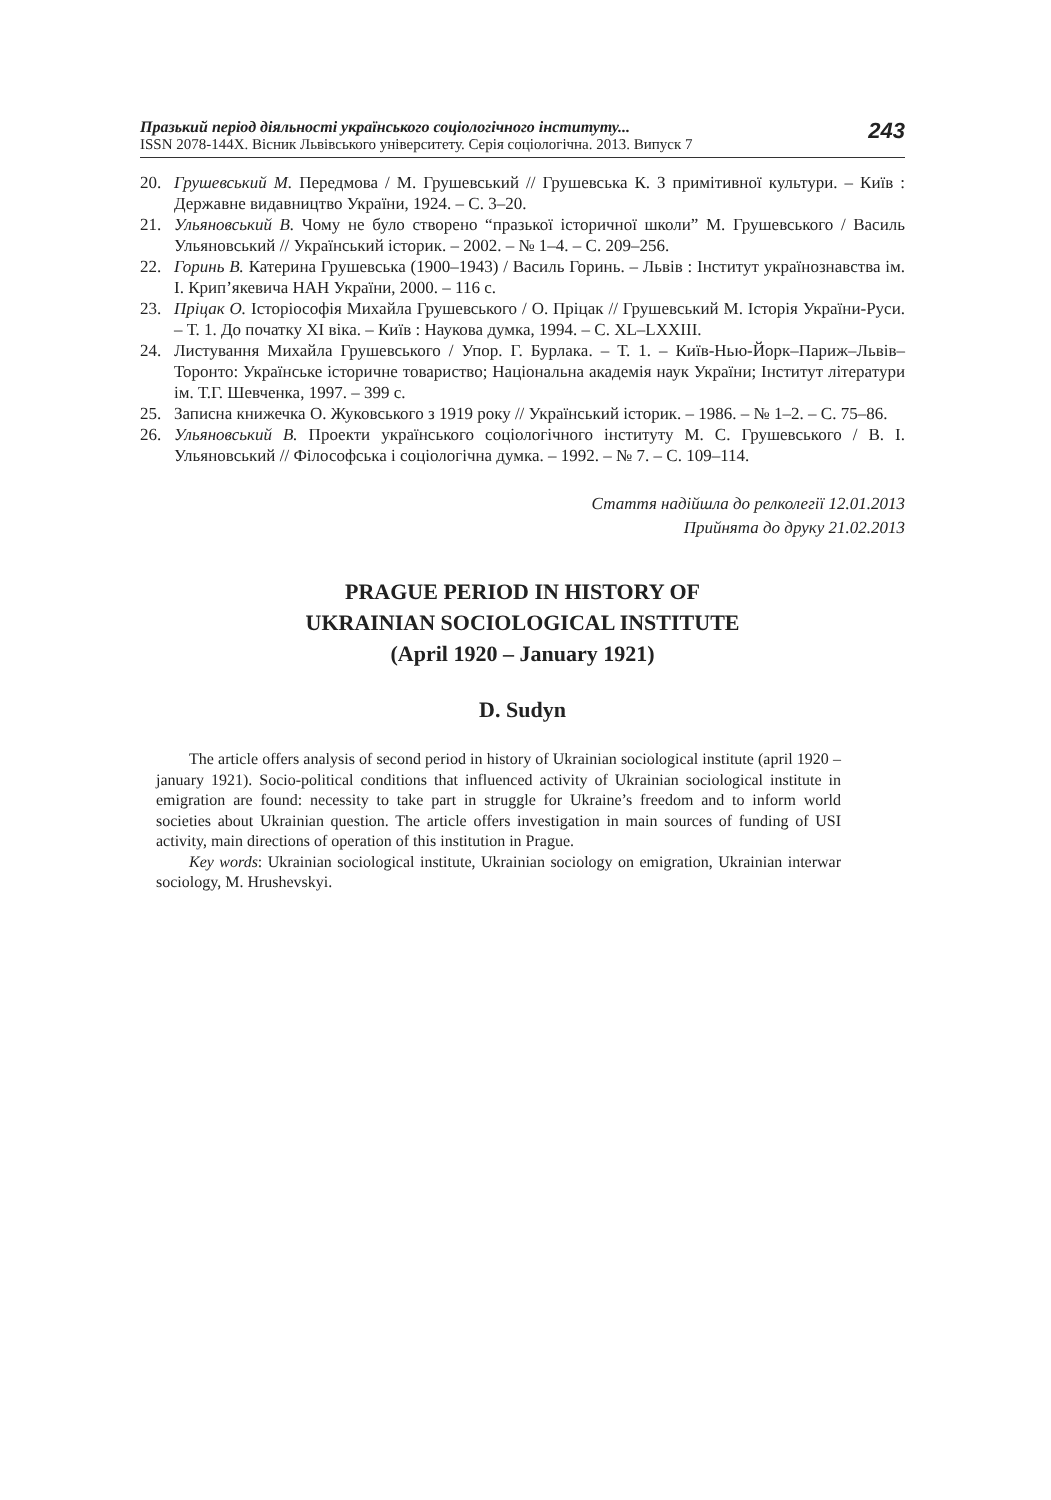Празький період діяльності українського соціологічного інституту...
ISSN 2078-144X. Вісник Львівського університету. Серія соціологічна. 2013. Випуск 7
243
20. Грушевський М. Передмова / М. Грушевський // Грушевська К. З примітивної культури. – Київ : Державне видавництво України, 1924. – С. 3–20.
21. Ульяновський В. Чому не було створено “празької історичної школи” М. Грушевського / Василь Ульяновський // Український історик. – 2002. – № 1–4. – С. 209–256.
22. Горинь В. Катерина Грушевська (1900–1943) / Василь Горинь. – Львів : Інститут українознавства ім. І. Крип’якевича НАН України, 2000. – 116 с.
23. Пріцак О. Історіософія Михайла Грушевського / О. Пріцак // Грушевський М. Історія України-Руси. – Т. 1. До початку XI віка. – Київ : Наукова думка, 1994. – С. XL–LXXIII.
24. Листування Михайла Грушевського / Упор. Г. Бурлака. – Т. 1. – Київ-Нью-Йорк–Париж–Львів–Торонто: Українське історичне товариство; Національна академія наук України; Інститут літератури ім. Т.Г. Шевченка, 1997. – 399 с.
25. Записна книжечка О. Жуковського з 1919 року // Український історик. – 1986. – № 1–2. – С. 75–86.
26. Ульяновський В. Проекти українського соціологічного інституту М. С. Грушевського / В. І. Ульяновський // Філософська і соціологічна думка. – 1992. – № 7. – С. 109–114.
Стаття надійшла до релколегії 12.01.2013
Прийнята до друку 21.02.2013
PRAGUE PERIOD IN HISTORY OF
UKRAINIAN SOCIOLOGICAL INSTITUTE
(April 1920 – January 1921)
D. Sudyn
The article offers analysis of second period in history of Ukrainian sociological institute (april 1920 – january 1921). Socio-political conditions that influenced activity of Ukrainian sociological institute in emigration are found: necessity to take part in struggle for Ukraine’s freedom and to inform world societies about Ukrainian question. The article offers investigation in main sources of funding of USI activity, main directions of operation of this institution in Prague.
Key words: Ukrainian sociological institute, Ukrainian sociology on emigration, Ukrainian interwar sociology, M. Hrushevskyi.